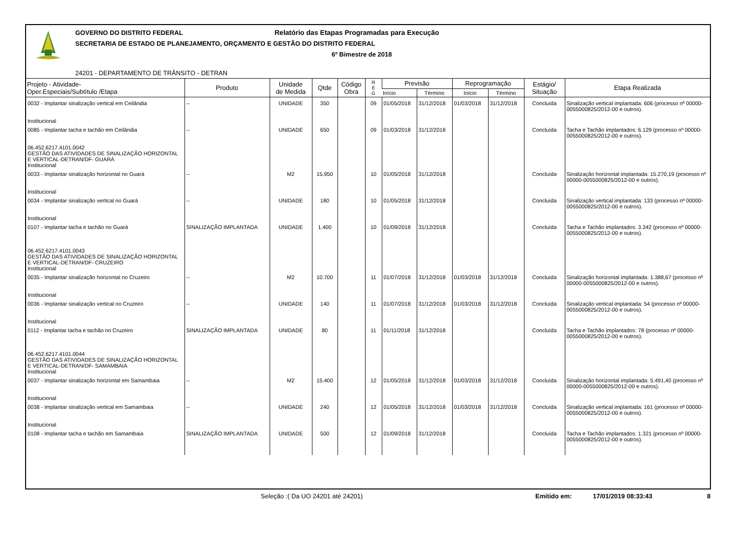GOVERNO DO DISTRITO FEDERAL
Relatório das Etapas Programadas para Execução
SECRETARIA DE ESTADO DE PLANEJAMENTO, ORÇAMENTO E GESTÃO DO DISTRITO FEDERAL
6º Bimestre de 2018
24201 - DEPARTAMENTO DE TRÂNSITO - DETRAN
| Projeto - Atividade- Oper.Especiais/Subtítulo /Etapa | Produto | Unidade de Medida | Qtde | Código Obra | R E G | Previsão | | Reprogramação | | Estágio/ Situação | Etapa Realizada |
| --- | --- | --- | --- | --- | --- | --- | --- | --- | --- | --- | --- |
| | | | | | | Início | Término | Início | Término | | |
| 0032 - Implantar sinalização vertical em Ceilândia Institucional | -- | UNIDADE | 350 | | 09 | 01/05/2018 | 31/12/2018 | 01/03/2018 | 31/12/2018 | Concluída | Sinalização vertical implantada: 606 (processo nº 00000-0055000825/2012-00 e outros). |
| 0085 - Implantar tacha e tachão em Ceilândia 06.452.6217.4101.0042 GESTÃO DAS ATIVIDADES DE SINALIZAÇÃO HORIZONTAL E VERTICAL-DETRAN/DF- GUARÁ Institucional | -- | UNIDADE | 650 | | 09 | 01/03/2018 | 31/12/2018 | | | Concluída | Tacha e Tachão implantados: 6.129 (processo nº 00000-0055000825/2012-00 e outros). |
| 0033 - Implantar sinalização horizontal no Guará Institucional | -- | M2 | 15.950 | | 10 | 01/05/2018 | 31/12/2018 | | | Concluída | Sinalização horizontal implantada: 15.270,19 (processo nº 00000-0055000825/2012-00 e outros). |
| 0034 - Implantar sinalização vertical no Guará Institucional | -- | UNIDADE | 180 | | 10 | 01/05/2018 | 31/12/2018 | | | Concluída | Sinalização vertical implantada: 133 (processo nº 00000-0055000825/2012-00 e outros). |
| 0107 - Implantar tacha e tachão no Guará 06.452.6217.4101.0043 GESTÃO DAS ATIVIDADES DE SINALIZAÇÃO HORIZONTAL E VERTICAL-DETRAN/DF- CRUZEIRO Institucional | SINALIZAÇÃO IMPLANTADA | UNIDADE | 1.400 | | 10 | 01/09/2018 | 31/12/2018 | | | Concluída | Tacha e Tachão implantados: 3.342 (processo nº 00000-0055000825/2012-00 e outros). |
| 0035 - Implantar sinalização horizontal no Cruzeiro Institucional | -- | M2 | 10.700 | | 11 | 01/07/2018 | 31/12/2018 | 01/03/2018 | 31/12/2018 | Concluída | Sinalização horizontal implantada: 1.388,67 (processo nº 00000-0055000825/2012-00 e outros). |
| 0036 - Implantar sinalização vertical no Cruzeiro Institucional | -- | UNIDADE | 140 | | 11 | 01/07/2018 | 31/12/2018 | 01/03/2018 | 31/12/2018 | Concluída | Sinalização vertical implantada: 54 (processo nº 00000-0055000825/2012-00 e outros). |
| 0112 - Implantar tacha e tachão no Cruzeiro 06.452.6217.4101.0044 GESTÃO DAS ATIVIDADES DE SINALIZAÇÃO HORIZONTAL E VERTICAL-DETRAN/DF- SAMAMBAIA Institucional | SINALIZAÇÃO IMPLANTADA | UNIDADE | 80 | | 11 | 01/11/2018 | 31/12/2018 | | | Concluída | Tacha e Tachão implantados: 78 (processo nº 00000-0055000825/2012-00 e outros). |
| 0037 - Implantar sinalização horizontal em Samambaia Institucional | -- | M2 | 15.400 | | 12 | 01/05/2018 | 31/12/2018 | 01/03/2018 | 31/12/2018 | Concluída | Sinalização horizontal implantada: 5.491,40 (processo nº 00000-0055000825/2012-00 e outros). |
| 0038 - Implantar sinalização vertical em Samambaia Institucional | -- | UNIDADE | 240 | | 12 | 01/05/2018 | 31/12/2018 | 01/03/2018 | 31/12/2018 | Concluída | Sinalização vertical implantada: 161 (processo nº 00000-0055000825/2012-00 e outros). |
| 0108 - Implantar tacha e tachão em Samambaia | SINALIZAÇÃO IMPLANTADA | UNIDADE | 500 | | 12 | 01/09/2018 | 31/12/2018 | | | Concluída | Tacha e Tachão implantados: 1.321 (processo nº 00000-0055000825/2012-00 e outros). |
Seleção :( Da UO 24201 até 24201) Emitido em: 17/01/2019 08:33:43 8